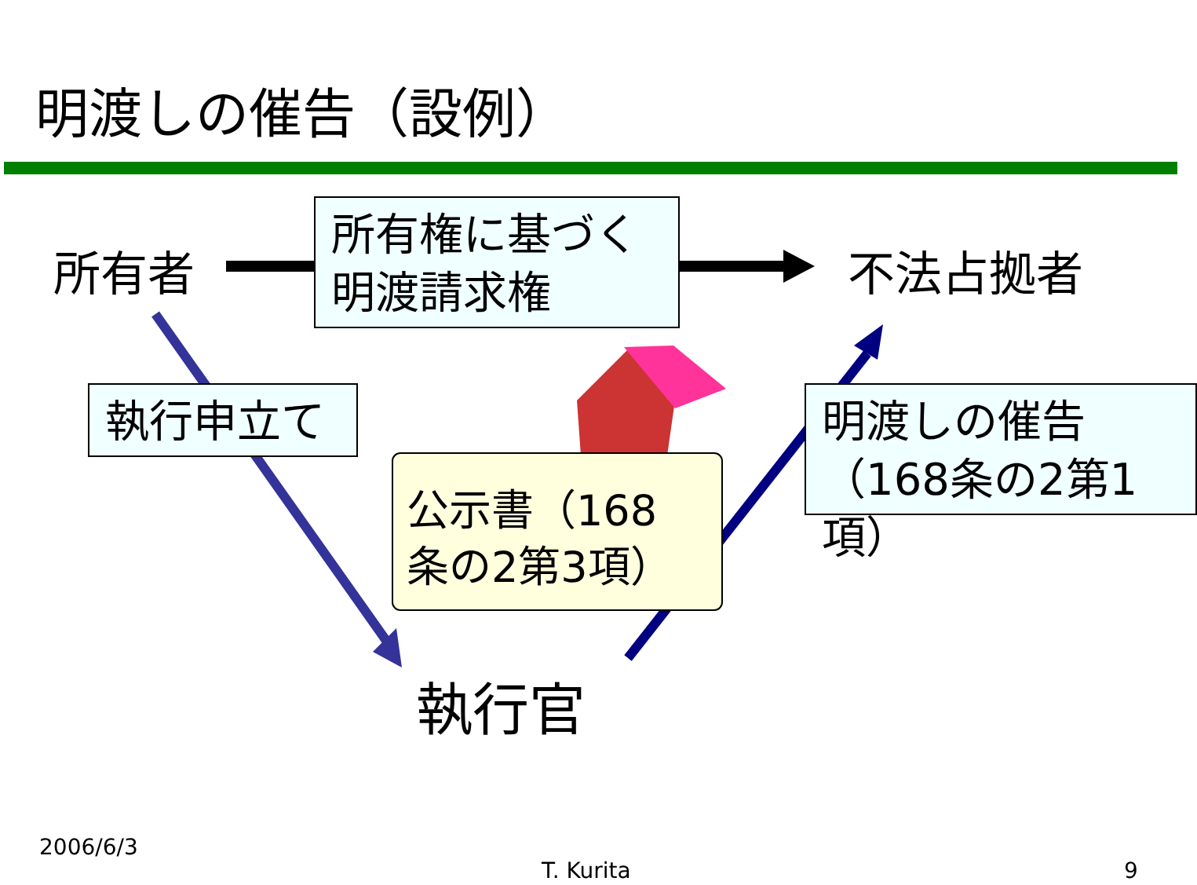明渡しの催告（設例）
所有者
所有権に基づく
明渡請求権
不法占拠者
執行申立て
明渡しの催告
（168条の2第1項）
公示書（168
条の2第3項）
執行官
2006/6/3
T. Kurita 9